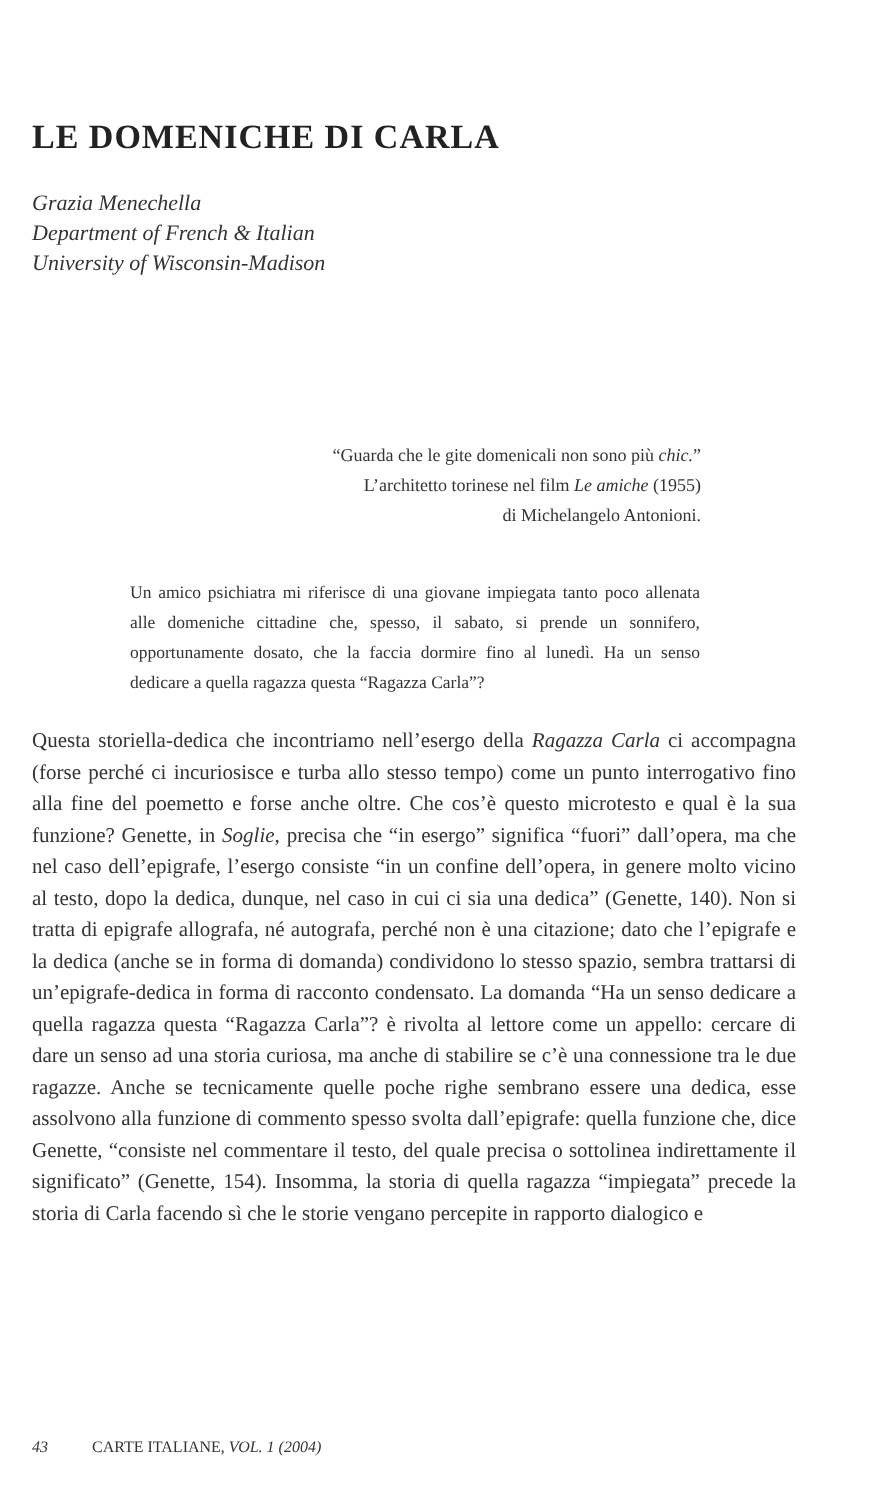LE DOMENICHE DI CARLA
Grazia Menechella
Department of French & Italian
University of Wisconsin-Madison
“Guarda che le gite domenicali non sono più chic.”
L’architetto torinese nel film Le amiche (1955)
di Michelangelo Antonioni.
Un amico psichiatra mi riferisce di una giovane impiegata tanto poco allenata alle domeniche cittadine che, spesso, il sabato, si prende un sonnifero, opportunamente dosato, che la faccia dormire fino al lunedì. Ha un senso dedicare a quella ragazza questa “Ragazza Carla”?
Questa storiella-dedica che incontriamo nell’esergo della Ragazza Carla ci accompagna (forse perché ci incuriosisce e turba allo stesso tempo) come un punto interrogativo fino alla fine del poemetto e forse anche oltre. Che cos’è questo microtesto e qual è la sua funzione? Genette, in Soglie, precisa che “in esergo” significa “fuori” dall’opera, ma che nel caso dell’epigrafe, l’esergo consiste “in un confine dell’opera, in genere molto vicino al testo, dopo la dedica, dunque, nel caso in cui ci sia una dedica” (Genette, 140). Non si tratta di epigrafe allografa, né autografa, perché non è una citazione; dato che l’epigrafe e la dedica (anche se in forma di domanda) condividono lo stesso spazio, sembra trattarsi di un’epigrafe-dedica in forma di racconto condensato. La domanda “Ha un senso dedicare a quella ragazza questa “Ragazza Carla”? è rivolta al lettore come un appello: cercare di dare un senso ad una storia curiosa, ma anche di stabilire se c’è una connessione tra le due ragazze. Anche se tecnicamente quelle poche righe sembrano essere una dedica, esse assolvono alla funzione di commento spesso svolta dall’epigrafe: quella funzione che, dice Genette, “consiste nel commentare il testo, del quale precisa o sottolinea indirettamente il significato” (Genette, 154). Insomma, la storia di quella ragazza “impiegata” precede la storia di Carla facendo sì che le storie vengano percepite in rapporto dialogico e
43 CARTE ITALIANE, VOL. 1 (2004)